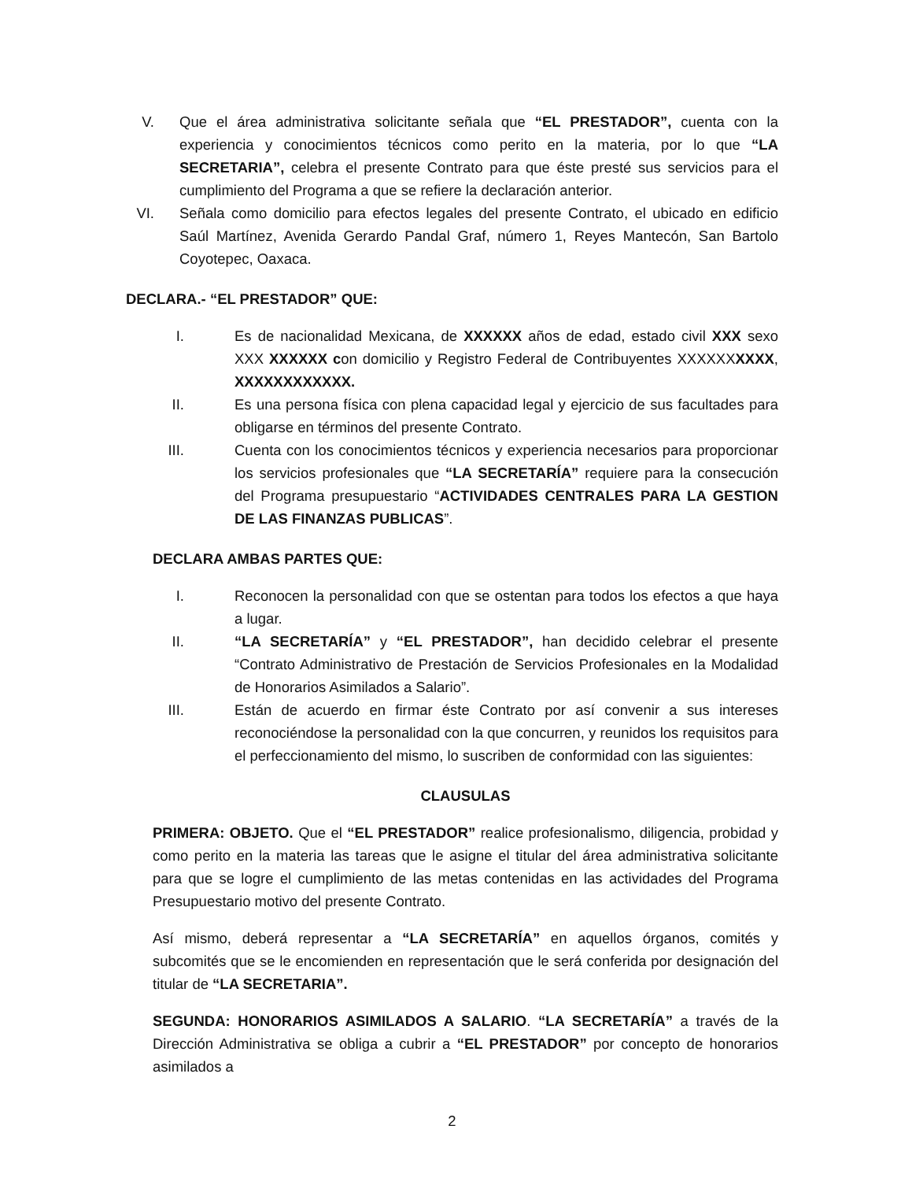V. Que el área administrativa solicitante señala que “EL PRESTADOR”, cuenta con la experiencia y conocimientos técnicos como perito en la materia, por lo que “LA SECRETARIA”, celebra el presente Contrato para que éste presté sus servicios para el cumplimiento del Programa a que se refiere la declaración anterior.
VI. Señala como domicilio para efectos legales del presente Contrato, el ubicado en edificio Saúl Martínez, Avenida Gerardo Pandal Graf, número 1, Reyes Mantecón, San Bartolo Coyotepec, Oaxaca.
DECLARA.- “EL PRESTADOR” QUE:
I. Es de nacionalidad Mexicana, de XXXXXX años de edad, estado civil XXX sexo XXX XXXXXX con domicilio y Registro Federal de Contribuyentes XXXXXXXXXX, XXXXXXXXXXXX.
II. Es una persona física con plena capacidad legal y ejercicio de sus facultades para obligarse en términos del presente Contrato.
III. Cuenta con los conocimientos técnicos y experiencia necesarios para proporcionar los servicios profesionales que “LA SECRETARÍA” requiere para la consecución del Programa presupuestario “ACTIVIDADES CENTRALES PARA LA GESTION DE LAS FINANZAS PUBLICAS”.
DECLARA AMBAS PARTES QUE:
I. Reconocen la personalidad con que se ostentan para todos los efectos a que haya a lugar.
II. “LA SECRETARÍA” y “EL PRESTADOR”, han decidido celebrar el presente “Contrato Administrativo de Prestación de Servicios Profesionales en la Modalidad de Honorarios Asimilados a Salario”.
III. Están de acuerdo en firmar éste Contrato por así convenir a sus intereses reconociéndose la personalidad con la que concurren, y reunidos los requisitos para el perfeccionamiento del mismo, lo suscriben de conformidad con las siguientes:
CLAUSULAS
PRIMERA: OBJETO. Que el “EL PRESTADOR” realice profesionalismo, diligencia, probidad y como perito en la materia las tareas que le asigne el titular del área administrativa solicitante para que se logre el cumplimiento de las metas contenidas en las actividades del Programa Presupuestario motivo del presente Contrato.
Así mismo, deberá representar a “LA SECRETARÍA” en aquellos órganos, comités y subcomités que se le encomienden en representación que le será conferida por designación del titular de “LA SECRETARIA”.
SEGUNDA: HONORARIOS ASIMILADOS A SALARIO. “LA SECRETARÍA” a través de la Dirección Administrativa se obliga a cubrir a “EL PRESTADOR” por concepto de honorarios asimilados a
2